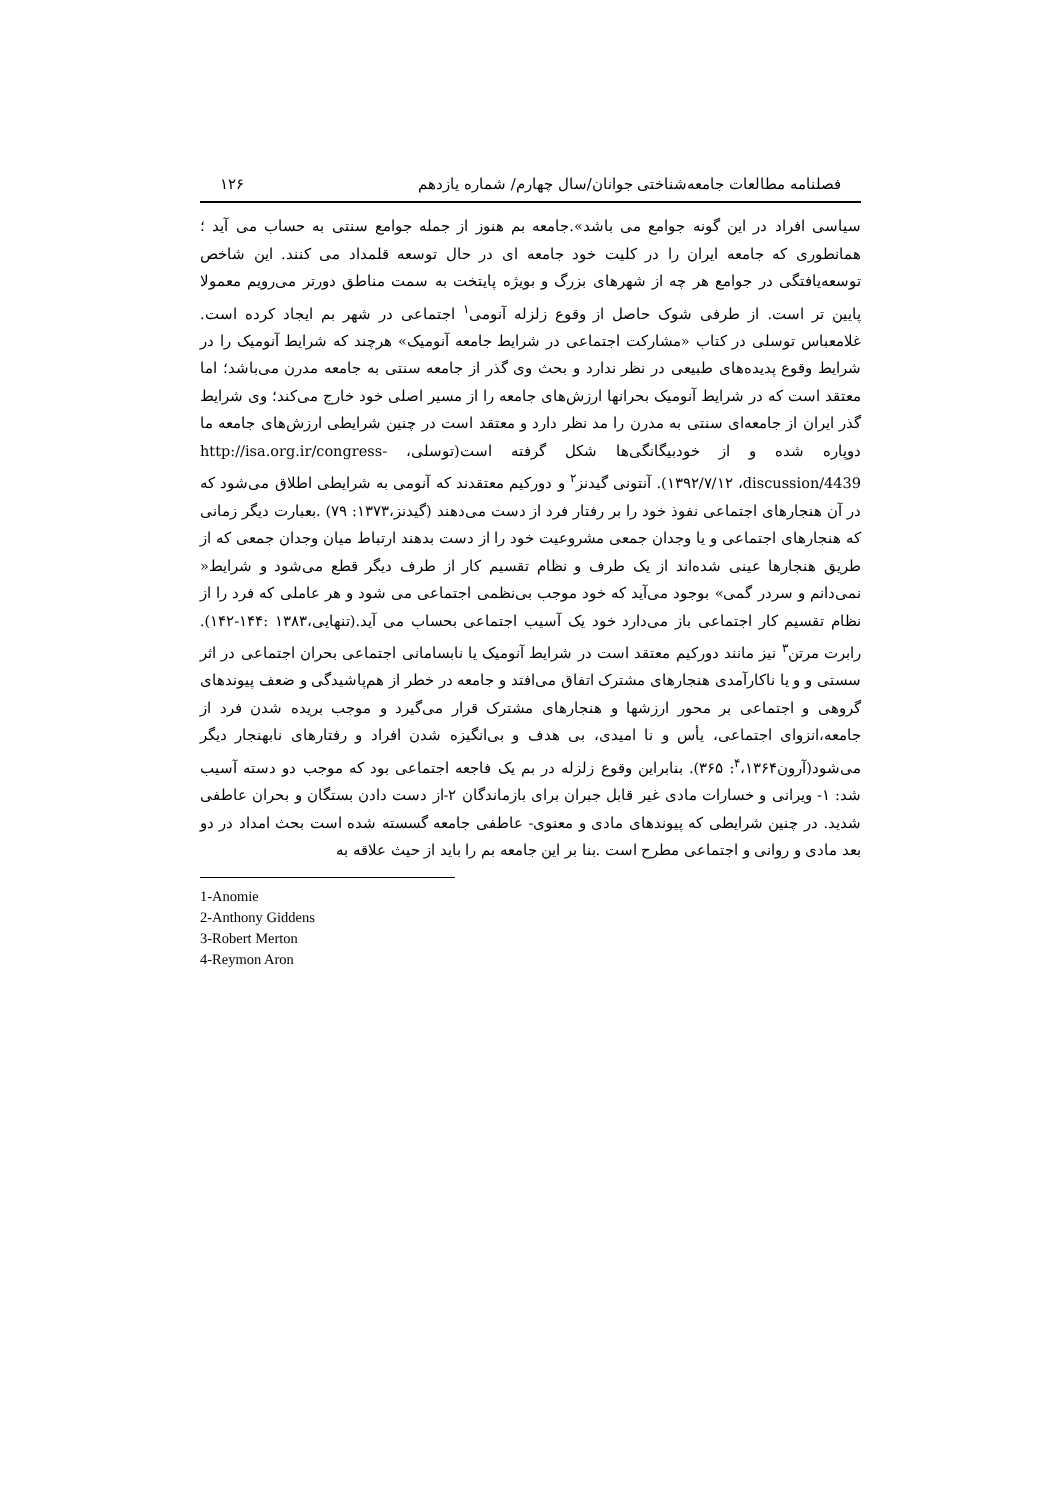فصلنامه مطالعات جامعه‌شناختی جوانان/سال چهارم/ شماره یازدهم ۱۲۶
سیاسی افراد در این گونه جوامع می باشد».جامعه بم هنوز از جمله جوامع سنتی به حساب می آید ؛ همانطوری که جامعه ایران را در کلیت خود جامعه ای در حال توسعه قلمداد می کنند. این شاخص توسعه‌یافتگی در جوامع هر چه از شهرهای بزرگ و بویژه پایتخت به سمت مناطق دورتر می‌رویم معمولا پایین تر است. از طرفی شوک حاصل از وقوع زلزله آنومی<sup>۱</sup> اجتماعی در شهر بم ایجاد کرده است. غلامعباس توسلی در کتاب «مشارکت اجتماعی در شرایط جامعه آنومیک» هرچند که شرایط آنومیک را در شرایط وقوع پدیده‌های طبیعی در نظر ندارد و بحث وی گذر از جامعه سنتی به جامعه مدرن می‌باشد؛ اما معتقد است که در شرایط آنومیک بحرانها ارزش‌های جامعه را از مسیر اصلی خود خارج می‌کند؛ وی شرایط گذر ایران از جامعه‌ای سنتی به مدرن را مد نظر دارد و معتقد است در چنین شرایطی ارزش‌های جامعه ما دوپاره شده و از خودبیگانگی‌ها شکل گرفته است(توسلی، http://isa.org.ir/congress-discussion/4439، ۱۳۹۲/۷/۱۲). آنتونی گیدنز<sup>۲</sup> و دورکیم معتقدند که آنومی به شرایطی اطلاق می‌شود که در آن هنجارهای اجتماعی نفوذ خود را بر رفتار فرد از دست می‌دهند (گیدنز،۱۳۷۳: ۷۹) .بعبارت دیگر زمانی که هنجارهای اجتماعی و یا وجدان جمعی مشروعیت خود را از دست بدهند ارتباط میان وجدان جمعی که از طریق هنجارها عینی شده‌اند از یک طرف و نظام تقسیم کار از طرف دیگر قطع می‌شود و شرایط« نمی‌دانم و سردر گمی» بوجود می‌آید که خود موجب بی‌نظمی اجتماعی می شود و هر عاملی که فرد را از نظام تقسیم کار اجتماعی باز می‌دارد خود یک آسیب اجتماعی بحساب می آید.(تنهایی،۱۳۸۳ :۱۴۴-۱۴۲). رابرت مرتن<sup>۳</sup> نیز مانند دورکیم معتقد است در شرایط آنومیک یا نابسامانی اجتماعی بحران اجتماعی در اثر سستی و و یا ناکارآمدی هنجارهای مشترک اتفاق می‌افتد و جامعه در خطر از هم‌پاشیدگی و ضعف پیوندهای گروهی و اجتماعی بر محور ارزشها و هنجارهای مشترک قرار می‌گیرد و موجب بریده شدن فرد از جامعه،انزوای اجتماعی، یأس و نا امیدی، بی هدف و بی‌انگیزه شدن افراد و رفتارهای نابهنجار دیگر می‌شود(آرون<sup>۴</sup>،۱۳۶۴: ۳۶۵). بنابراین وقوع زلزله در بم یک فاجعه اجتماعی بود که موجب دو دسته آسیب شد: ۱- ویرانی و خسارات مادی غیر قابل جبران برای بازماندگان ۲-از دست دادن بستگان و بحران عاطفی شدید. در چنین شرایطی که پیوندهای مادی و معنوی- عاطفی جامعه گسسته شده است بحث امداد در دو بعد مادی و روانی و اجتماعی مطرح است .بنا بر این جامعه بم را باید از حیث علاقه به
1-Anomie
2-Anthony Giddens
3-Robert Merton
4-Reymon Aron